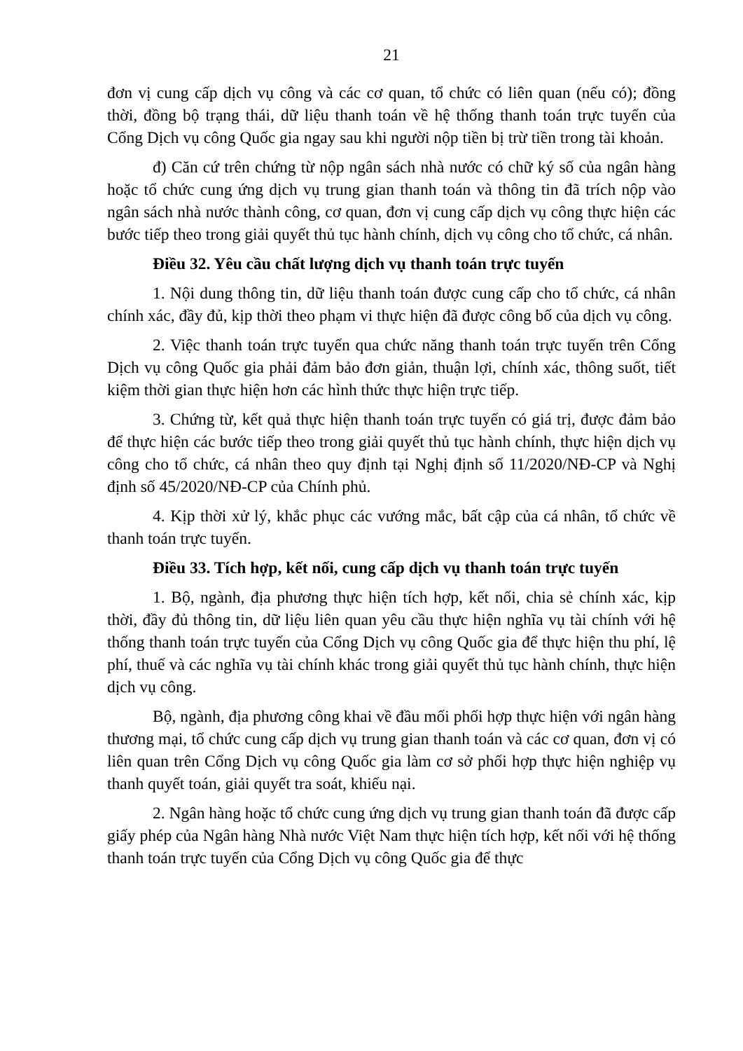21
đơn vị cung cấp dịch vụ công và các cơ quan, tổ chức có liên quan (nếu có); đồng thời, đồng bộ trạng thái, dữ liệu thanh toán về hệ thống thanh toán trực tuyến của Cổng Dịch vụ công Quốc gia ngay sau khi người nộp tiền bị trừ tiền trong tài khoản.
đ) Căn cứ trên chứng từ nộp ngân sách nhà nước có chữ ký số của ngân hàng hoặc tổ chức cung ứng dịch vụ trung gian thanh toán và thông tin đã trích nộp vào ngân sách nhà nước thành công, cơ quan, đơn vị cung cấp dịch vụ công thực hiện các bước tiếp theo trong giải quyết thủ tục hành chính, dịch vụ công cho tổ chức, cá nhân.
Điều 32. Yêu cầu chất lượng dịch vụ thanh toán trực tuyến
1. Nội dung thông tin, dữ liệu thanh toán được cung cấp cho tổ chức, cá nhân chính xác, đầy đủ, kịp thời theo phạm vi thực hiện đã được công bố của dịch vụ công.
2. Việc thanh toán trực tuyến qua chức năng thanh toán trực tuyến trên Cổng Dịch vụ công Quốc gia phải đảm bảo đơn giản, thuận lợi, chính xác, thông suốt, tiết kiệm thời gian thực hiện hơn các hình thức thực hiện trực tiếp.
3. Chứng từ, kết quả thực hiện thanh toán trực tuyến có giá trị, được đảm bảo để thực hiện các bước tiếp theo trong giải quyết thủ tục hành chính, thực hiện dịch vụ công cho tổ chức, cá nhân theo quy định tại Nghị định số 11/2020/NĐ-CP và Nghị định số 45/2020/NĐ-CP của Chính phủ.
4. Kịp thời xử lý, khắc phục các vướng mắc, bất cập của cá nhân, tổ chức về thanh toán trực tuyến.
Điều 33. Tích hợp, kết nối, cung cấp dịch vụ thanh toán trực tuyến
1. Bộ, ngành, địa phương thực hiện tích hợp, kết nối, chia sẻ chính xác, kịp thời, đầy đủ thông tin, dữ liệu liên quan yêu cầu thực hiện nghĩa vụ tài chính với hệ thống thanh toán trực tuyến của Cổng Dịch vụ công Quốc gia để thực hiện thu phí, lệ phí, thuế và các nghĩa vụ tài chính khác trong giải quyết thủ tục hành chính, thực hiện dịch vụ công.
Bộ, ngành, địa phương công khai về đầu mối phối hợp thực hiện với ngân hàng thương mại, tổ chức cung cấp dịch vụ trung gian thanh toán và các cơ quan, đơn vị có liên quan trên Cổng Dịch vụ công Quốc gia làm cơ sở phối hợp thực hiện nghiệp vụ thanh quyết toán, giải quyết tra soát, khiếu nại.
2. Ngân hàng hoặc tổ chức cung ứng dịch vụ trung gian thanh toán đã được cấp giấy phép của Ngân hàng Nhà nước Việt Nam thực hiện tích hợp, kết nối với hệ thống thanh toán trực tuyến của Cổng Dịch vụ công Quốc gia để thực